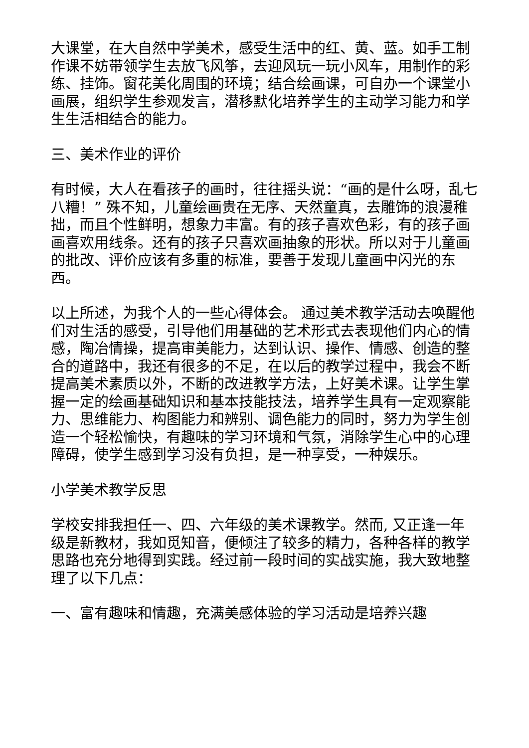大课堂，在大自然中学美术，感受生活中的红、黄、蓝。如手工制作课不妨带领学生去放飞风筝，去迎风玩一玩小风车，用制作的彩练、挂饰。窗花美化周围的环境；结合绘画课，可自办一个课堂小画展，组织学生参观发言，潜移默化培养学生的主动学习能力和学生生活相结合的能力。
三、美术作业的评价
有时候，大人在看孩子的画时，往往摇头说：“画的是什么呀，乱七八糟！” 殊不知，儿童绘画贵在无序、天然童真，去雕饰的浪漫稚拙，而且个性鲜明，想象力丰富。有的孩子喜欢色彩，有的孩子画画喜欢用线条。还有的孩子只喜欢画抽象的形状。所以对于儿童画的批改、评价应该有多重的标准，要善于发现儿童画中闪光的东西。
以上所述，为我个人的一些心得体会。 通过美术教学活动去唤醒他们对生活的感受，引导他们用基础的艺术形式去表现他们内心的情感，陶冶情操，提高审美能力，达到认识、操作、情感、创造的整合的道路中，我还有很多的不足，在以后的教学过程中，我会不断提高美术素质以外，不断的改进教学方法，上好美术课。让学生掌握一定的绘画基础知识和基本技能技法，培养学生具有一定观察能力、思维能力、构图能力和辨别、调色能力的同时，努力为学生创造一个轻松愉快，有趣味的学习环境和气氛，消除学生心中的心理障碍，使学生感到学习没有负担，是一种享受，一种娱乐。
小学美术教学反思
学校安排我担任一、四、六年级的美术课教学。然而, 又正逢一年级是新教材，我如觅知音，便倾注了较多的精力，各种各样的教学思路也充分地得到实践。经过前一段时间的实战实施，我大致地整理了以下几点：
一、富有趣味和情趣，充满美感体验的学习活动是培养兴趣